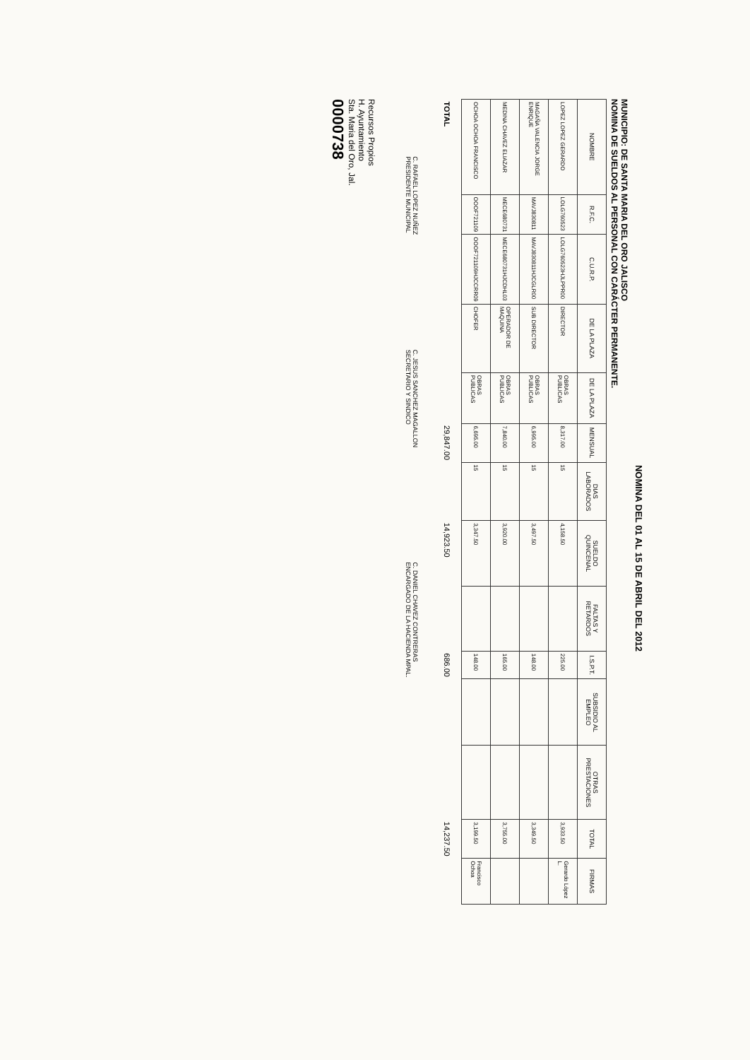NOMINA DEL 01 AL 15 DE ABRIL DEL 2012
MUNICIPIO: DE SANTA MARIA DEL ORO JALISCO
NOMINA DE SUELDOS AL PERSONAL CON CARÁCTER PERMANENTE.
| NOMBRE | R.F.C. | C.U.R.P. | DE LA PLAZA | DE LA PLAZA | MENSUAL | DIAS LABORADOS | SUELDO QUINCENAL | FALTAS Y RETARDOS | I.S.P.T. | SUBSIDIO AL EMPLEO | OTRAS PRESTACIONES | TOTAL | FIRMAS |
| --- | --- | --- | --- | --- | --- | --- | --- | --- | --- | --- | --- | --- | --- |
| LOPEZ LOPEZ GERARDO | LOLG760523 | LOLG760523HJLPPR00 | DIRECTOR | OBRAS PUBLICAS | 8,317.00 | 15 | 4,158.50 | | 225.00 | | | 3,933.50 | Gerardo López L. |
| MAGAÑA VALENCIA JORGE ENRIQUE | MAVJ830811 | MAVJ830811HJCGLR00 | SUB DIRECTOR | OBRAS PUBLICAS | 6,995.00 | 15 | 3,497.50 | | 148.00 | | | 3,349.50 | |
| MEDINA CHAVEZ ELIAZAR | MECE680731 | MECE680731HJCDHL03 | OPERADOR DE MAQUINA | OBRAS PUBLICAS | 7,840.00 | 15 | 3,920.00 | | 165.00 | | | 3,755.00 | |
| OCHOA OCHOA FRANCISCO | OOOF721109 | OOOF721109HJCCRR09 | CHOFER | OBRAS PUBLICAS | 6,695.00 | 15 | 3,347.50 | | 148.00 | | | 3,199.50 | Francisco Ochoa |
| TOTAL | | | | | 29,847.00 | | 14,923.50 | | 686.00 | | | 14,237.50 | |
C. RAFAEL LOPEZ NUÑEZ
PRESIDENTE MUNICIPAL
C. JESUS SANCHEZ MAGALLON
SECRETARIO Y SINDICO
C. DANIEL CHAVEZ CONTRERAS
ENCARGADO DE LA HACIENDA MPAL.
Recursos Propios
H. Ayuntamiento
Sta. Maria del Oro, Jal.
0000738